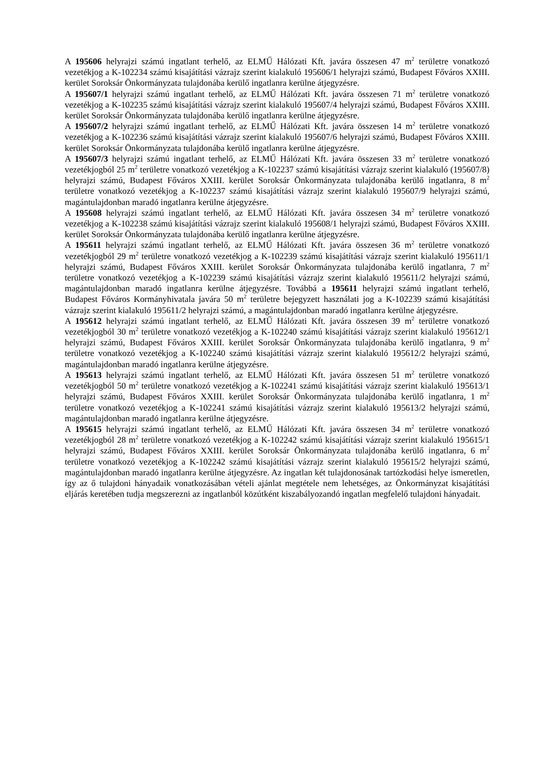A 195606 helyrajzi számú ingatlant terhelő, az ELMŰ Hálózati Kft. javára összesen 47 m<sup>2</sup> területre vonatkozó vezetékjog a K-102234 számú kisajátítási vázrajz szerint kialakuló 195606/1 helyrajzi számú, Budapest Főváros XXIII. kerület Soroksár Önkormányzata tulajdonába kerülő ingatlanra kerülne átjegyzésre.
A 195607/1 helyrajzi számú ingatlant terhelő, az ELMŰ Hálózati Kft. javára összesen 71 m<sup>2</sup> területre vonatkozó vezetékjog a K-102235 számú kisajátítási vázrajz szerint kialakuló 195607/4 helyrajzi számú, Budapest Főváros XXIII. kerület Soroksár Önkormányzata tulajdonába kerülő ingatlanra kerülne átjegyzésre.
A 195607/2 helyrajzi számú ingatlant terhelő, az ELMŰ Hálózati Kft. javára összesen 14 m<sup>2</sup> területre vonatkozó vezetékjog a K-102236 számú kisajátítási vázrajz szerint kialakuló 195607/6 helyrajzi számú, Budapest Főváros XXIII. kerület Soroksár Önkormányzata tulajdonába kerülő ingatlanra kerülne átjegyzésre.
A 195607/3 helyrajzi számú ingatlant terhelő, az ELMŰ Hálózati Kft. javára összesen 33 m<sup>2</sup> területre vonatkozó vezetékjogból 25 m<sup>2</sup> területre vonatkozó vezetékjog a K-102237 számú kisajátítási vázrajz szerint kialakuló (195607/8) helyrajzi számú, Budapest Főváros XXIII. kerület Soroksár Önkormányzata tulajdonába kerülő ingatlanra, 8 m<sup>2</sup> területre vonatkozó vezetékjog a K-102237 számú kisajátítási vázrajz szerint kialakuló 195607/9 helyrajzi számú, magántulajdonban maradó ingatlanra kerülne átjegyzésre.
A 195608 helyrajzi számú ingatlant terhelő, az ELMŰ Hálózati Kft. javára összesen 34 m<sup>2</sup> területre vonatkozó vezetékjog a K-102238 számú kisajátítási vázrajz szerint kialakuló 195608/1 helyrajzi számú, Budapest Főváros XXIII. kerület Soroksár Önkormányzata tulajdonába kerülő ingatlanra kerülne átjegyzésre.
A 195611 helyrajzi számú ingatlant terhelő, az ELMŰ Hálózati Kft. javára összesen 36 m<sup>2</sup> területre vonatkozó vezetékjogból 29 m<sup>2</sup> területre vonatkozó vezetékjog a K-102239 számú kisajátítási vázrajz szerint kialakuló 195611/1 helyrajzi számú, Budapest Főváros XXIII. kerület Soroksár Önkormányzata tulajdonába kerülő ingatlanra, 7 m<sup>2</sup> területre vonatkozó vezetékjog a K-102239 számú kisajátítási vázrajz szerint kialakuló 195611/2 helyrajzi számú, magántulajdonban maradó ingatlanra kerülne átjegyzésre. Továbbá a 195611 helyrajzi számú ingatlant terhelő, Budapest Főváros Kormányhivatala javára 50 m<sup>2</sup> területre bejegyzett használati jog a K-102239 számú kisajátítási vázrajz szerint kialakuló 195611/2 helyrajzi számú, a magántulajdonban maradó ingatlanra kerülne átjegyzésre.
A 195612 helyrajzi számú ingatlant terhelő, az ELMŰ Hálózati Kft. javára összesen 39 m<sup>2</sup> területre vonatkozó vezetékjogból 30 m<sup>2</sup> területre vonatkozó vezetékjog a K-102240 számú kisajátítási vázrajz szerint kialakuló 195612/1 helyrajzi számú, Budapest Főváros XXIII. kerület Soroksár Önkormányzata tulajdonába kerülő ingatlanra, 9 m<sup>2</sup> területre vonatkozó vezetékjog a K-102240 számú kisajátítási vázrajz szerint kialakuló 195612/2 helyrajzi számú, magántulajdonban maradó ingatlanra kerülne átjegyzésre.
A 195613 helyrajzi számú ingatlant terhelő, az ELMŰ Hálózati Kft. javára összesen 51 m<sup>2</sup> területre vonatkozó vezetékjogból 50 m<sup>2</sup> területre vonatkozó vezetékjog a K-102241 számú kisajátítási vázrajz szerint kialakuló 195613/1 helyrajzi számú, Budapest Főváros XXIII. kerület Soroksár Önkormányzata tulajdonába kerülő ingatlanra, 1 m<sup>2</sup> területre vonatkozó vezetékjog a K-102241 számú kisajátítási vázrajz szerint kialakuló 195613/2 helyrajzi számú, magántulajdonban maradó ingatlanra kerülne átjegyzésre.
A 195615 helyrajzi számú ingatlant terhelő, az ELMŰ Hálózati Kft. javára összesen 34 m<sup>2</sup> területre vonatkozó vezetékjogból 28 m<sup>2</sup> területre vonatkozó vezetékjog a K-102242 számú kisajátítási vázrajz szerint kialakuló 195615/1 helyrajzi számú, Budapest Főváros XXIII. kerület Soroksár Önkormányzata tulajdonába kerülő ingatlanra, 6 m<sup>2</sup> területre vonatkozó vezetékjog a K-102242 számú kisajátítási vázrajz szerint kialakuló 195615/2 helyrajzi számú, magántulajdonban maradó ingatlanra kerülne átjegyzésre. Az ingatlan két tulajdonosának tartózkodási helye ismeretlen, így az ő tulajdoni hányadaik vonatkozásában vételi ajánlat megtétele nem lehetséges, az Önkormányzat kisajátítási eljárás keretében tudja megszerezni az ingatlanból közútként kiszabályozandó ingatlan megfelelő tulajdoni hányadait.